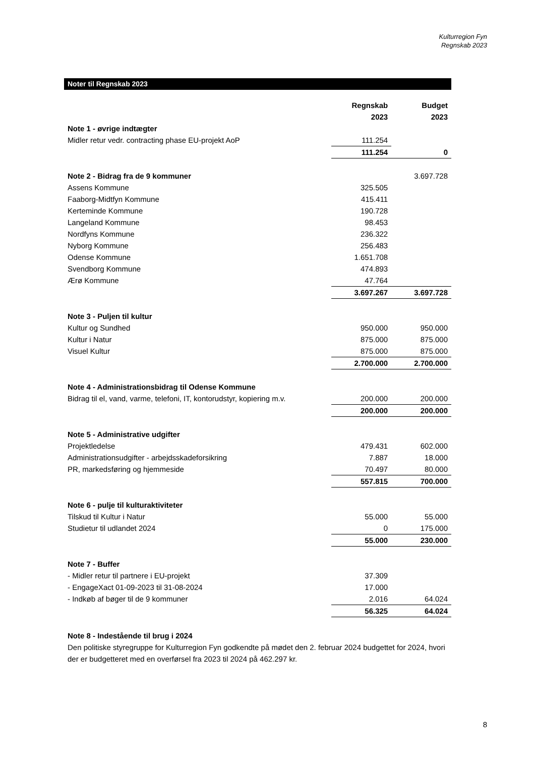Kulturregion Fyn
Regnskab 2023
Noter til Regnskab 2023
| | Regnskab | Budget |
| | 2023 | 2023 |
| Note 1 - øvrige indtægter | | |
| Midler retur vedr. contracting phase EU-projekt AoP | 111.254 | |
| | 111.254 | 0 |
| Note 2 - Bidrag fra de 9 kommuner | | 3.697.728 |
| Assens Kommune | 325.505 | |
| Faaborg-Midtfyn Kommune | 415.411 | |
| Kerteminde Kommune | 190.728 | |
| Langeland Kommune | 98.453 | |
| Nordfyns Kommune | 236.322 | |
| Nyborg Kommune | 256.483 | |
| Odense Kommune | 1.651.708 | |
| Svendborg Kommune | 474.893 | |
| Ærø Kommune | 47.764 | |
| | 3.697.267 | 3.697.728 |
| Note 3 - Puljen til kultur | | |
| Kultur og Sundhed | 950.000 | 950.000 |
| Kultur i Natur | 875.000 | 875.000 |
| Visuel Kultur | 875.000 | 875.000 |
| | 2.700.000 | 2.700.000 |
| Note 4 - Administrationsbidrag til Odense Kommune | | |
| Bidrag til el, vand, varme, telefoni, IT, kontorudstyr, kopiering m.v. | 200.000 | 200.000 |
| | 200.000 | 200.000 |
| Note 5 - Administrative udgifter | | |
| Projektledelse | 479.431 | 602.000 |
| Administrationsudgifter - arbejdsskadeforsikring | 7.887 | 18.000 |
| PR, markedsføring og hjemmeside | 70.497 | 80.000 |
| | 557.815 | 700.000 |
| Note 6 - pulje til kulturaktiviteter | | |
| Tilskud til Kultur i Natur | 55.000 | 55.000 |
| Studietur til udlandet 2024 | 0 | 175.000 |
| | 55.000 | 230.000 |
| Note 7 - Buffer | | |
| - Midler retur til partnere i EU-projekt | 37.309 | |
| - EngageXact 01-09-2023 til 31-08-2024 | 17.000 | |
| - Indkøb af bøger til de 9 kommuner | 2.016 | 64.024 |
| | 56.325 | 64.024 |
Note 8 - Indestående til brug i 2024
Den politiske styregruppe for Kulturregion Fyn godkendte på mødet den 2. februar 2024 budgettet for 2024, hvori der er budgetteret med en overførsel fra 2023 til 2024 på 462.297 kr.
8